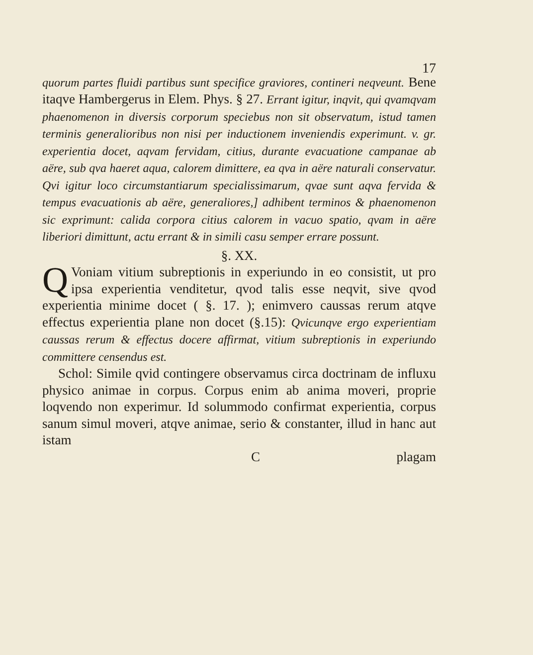17
quorum partes fluidi partibus sunt specifice graviores, contineri neqveunt. Bene itaqve Hambergerus in Elem. Phys. § 27. Errant igitur, inqvit, qui qvamqvam phaenomenon in diversis corporum speciebus non sit observatum, istud tamen terminis generalioribus non nisi per inductionem inveniendis experimunt. v. gr. experientia docet, aqvam fervidam, citius, durante evacuatione campanae ab aëre, sub qva haeret aqua, calorem dimittere, ea qva in aëre naturali conservatur. Qvi igitur loco circumstantiarum specialissimarum, qvae sunt aqva fervida & tempus evacuationis ab aëre, generaliores,] adhibent terminos & phaenomenon sic exprimunt: calida corpora citius calorem in vacuo spatio, qvam in aëre liberiori dimittunt, actu errant & in simili casu semper errare possunt.
§. XX.
QVoniam vitium subreptionis in experiundo in eo consistit, ut pro ipsa experientia venditetur, qvod talis esse neqvit, sive qvod experientia minime docet ( §. 17. ); enimvero caussas rerum atqve effectus experientia plane non docet (§.15): Qvicunqve ergo experientiam caussas rerum & effectus docere affirmat, vitium subreptionis in experiundo committere censendus est.
Schol: Simile qvid contingere observamus circa doctrinam de influxu physico animae in corpus. Corpus enim ab anima moveri, proprie loqvendo non experimur. Id solummodo confirmat experientia, corpus sanum simul moveri, atqve animae, serio & constanter, illud in hanc aut istam
Cplagam